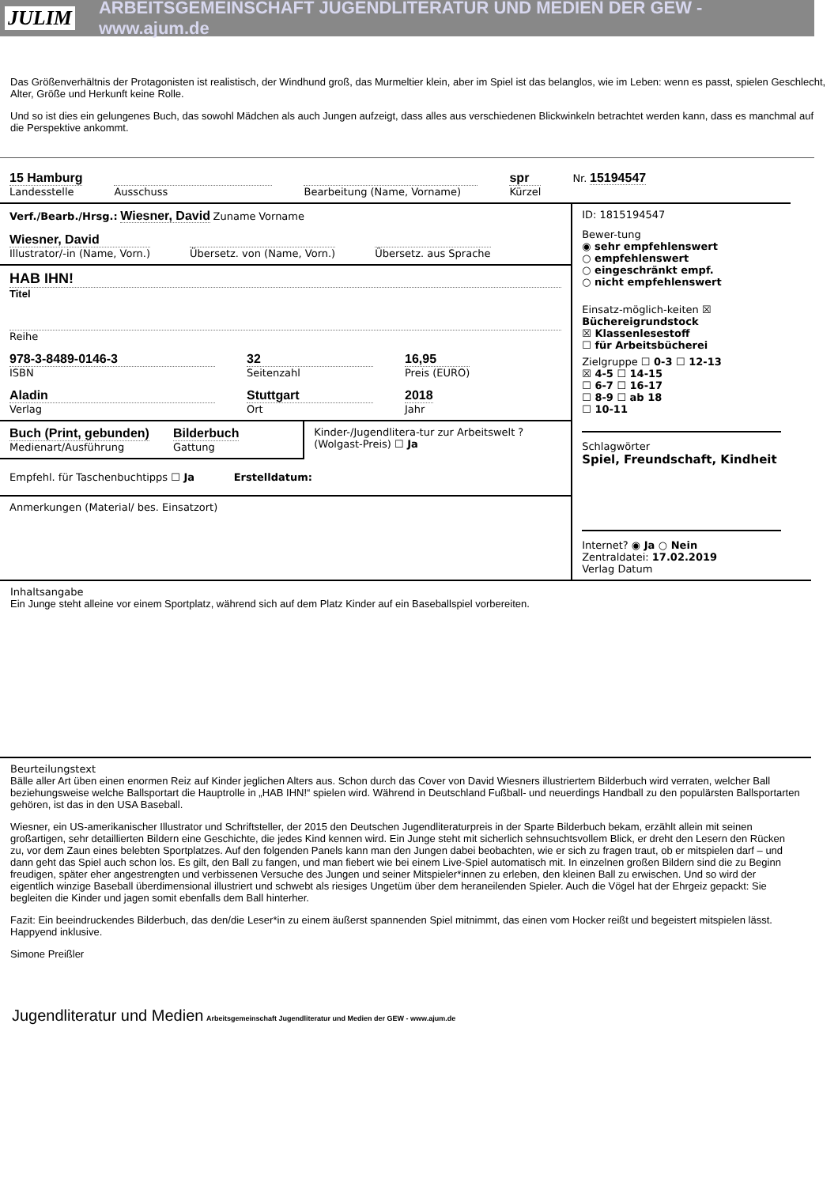JULIM ARBEITSGEMEINSCHAFT JUGENDLITERATUR UND MEDIEN DER GEW - www.ajum.de
Das Größenverhältnis der Protagonisten ist realistisch, der Windhund groß, das Murmeltier klein, aber im Spiel ist das belanglos, wie im Leben: wenn es passt, spielen Geschlecht, Alter, Größe und Herkunft keine Rolle.
Und so ist dies ein gelungenes Buch, das sowohl Mädchen als auch Jungen aufzeigt, dass alles aus verschiedenen Blickwinkeln betrachtet werden kann, dass es manchmal auf die Perspektive ankommt.
15 Hamburg
Landesstelle
Ausschuss Bearbeitung (Name, Vorname)
spr
Kürzel
Nr. 15194547
Verf./Bearb./Hrsg.: Wiesner, David Zuname Vorname
Wiesner, David
Illustrator/-in (Name, Vorn.)
Übersetz. von (Name, Vorn.) Übersetz. aus Sprache
HAB IHN!
Titel
Reihe
978-3-8489-0146-3
ISBN
32
Seitenzahl
16,95
Preis (EURO)
Aladin
Verlag
Stuttgart
Ort
2018
Jahr
Buch (Print, gebunden)
Medienart/Ausführung
Bilderbuch
Gattung
Kinder-/Jugendlitera-tur zur Arbeitswelt ? (Wolgast-Preis) ☐ Ja
Empfehl. für Taschenbuchtipps ☐ Ja Erstelldatum:
Anmerkungen (Material/ bes. Einsatzort)
ID: 1815194547
Bewer-tung
◉ sehr empfehlenswert
○ empfehlenswert
○ eingeschränkt empf.
○ nicht empfehlenswert
Einsatz-möglich-keiten ☒ Büchereigrundstock
☒ Klassenlesestoff
☐ für Arbeitsbücherei
Zielgruppe ☐ 0-3 ☐ 12-13
☒ 4-5 ☐ 14-15
☐ 6-7 ☐ 16-17
☐ 8-9 ☐ ab 18
☐ 10-11
Schlagwörter
Spiel, Freundschaft, Kindheit
Internet? ◉ Ja ○ Nein
Zentraldatei: 17.02.2019
Verlag Datum
Inhaltsangabe
Ein Junge steht alleine vor einem Sportplatz, während sich auf dem Platz Kinder auf ein Baseballspiel vorbereiten.
Beurteilungstext
Bälle aller Art üben einen enormen Reiz auf Kinder jeglichen Alters aus. Schon durch das Cover von David Wiesners illustriertem Bilderbuch wird verraten, welcher Ball beziehungsweise welche Ballsportart die Hauptrolle in „HAB IHN!“ spielen wird. Während in Deutschland Fußball- und neuerdings Handball zu den populärsten Ballsportarten gehören, ist das in den USA Baseball.
Wiesner, ein US-amerikanischer Illustrator und Schriftsteller, der 2015 den Deutschen Jugendliteraturpreis in der Sparte Bilderbuch bekam, erzählt allein mit seinen großartigen, sehr detaillierten Bildern eine Geschichte, die jedes Kind kennen wird. Ein Junge steht mit sicherlich sehnsuchtsvollem Blick, er dreht den Lesern den Rücken zu, vor dem Zaun eines belebten Sportplatzes. Auf den folgenden Panels kann man den Jungen dabei beobachten, wie er sich zu fragen traut, ob er mitspielen darf – und dann geht das Spiel auch schon los. Es gilt, den Ball zu fangen, und man fiebert wie bei einem Live-Spiel automatisch mit. In einzelnen großen Bildern sind die zu Beginn freudigen, später eher angestrengten und verbissenen Versuche des Jungen und seiner Mitspieler*innen zu erleben, den kleinen Ball zu erwischen. Und so wird der eigentlich winzige Baseball überdimensional illustriert und schwebt als riesiges Ungetüm über dem heraneilenden Spieler. Auch die Vögel hat der Ehrgeiz gepackt: Sie begleiten die Kinder und jagen somit ebenfalls dem Ball hinterher.
Fazit: Ein beeindruckendes Bilderbuch, das den/die Leser*in zu einem äußerst spannenden Spiel mitnimmt, das einen vom Hocker reißt und begeistert mitspielen lässt. Happyend inklusive.
Simone Preißler
Jugendliteratur und Medien Arbeitsgemeinschaft Jugendliteratur und Medien der GEW - www.ajum.de